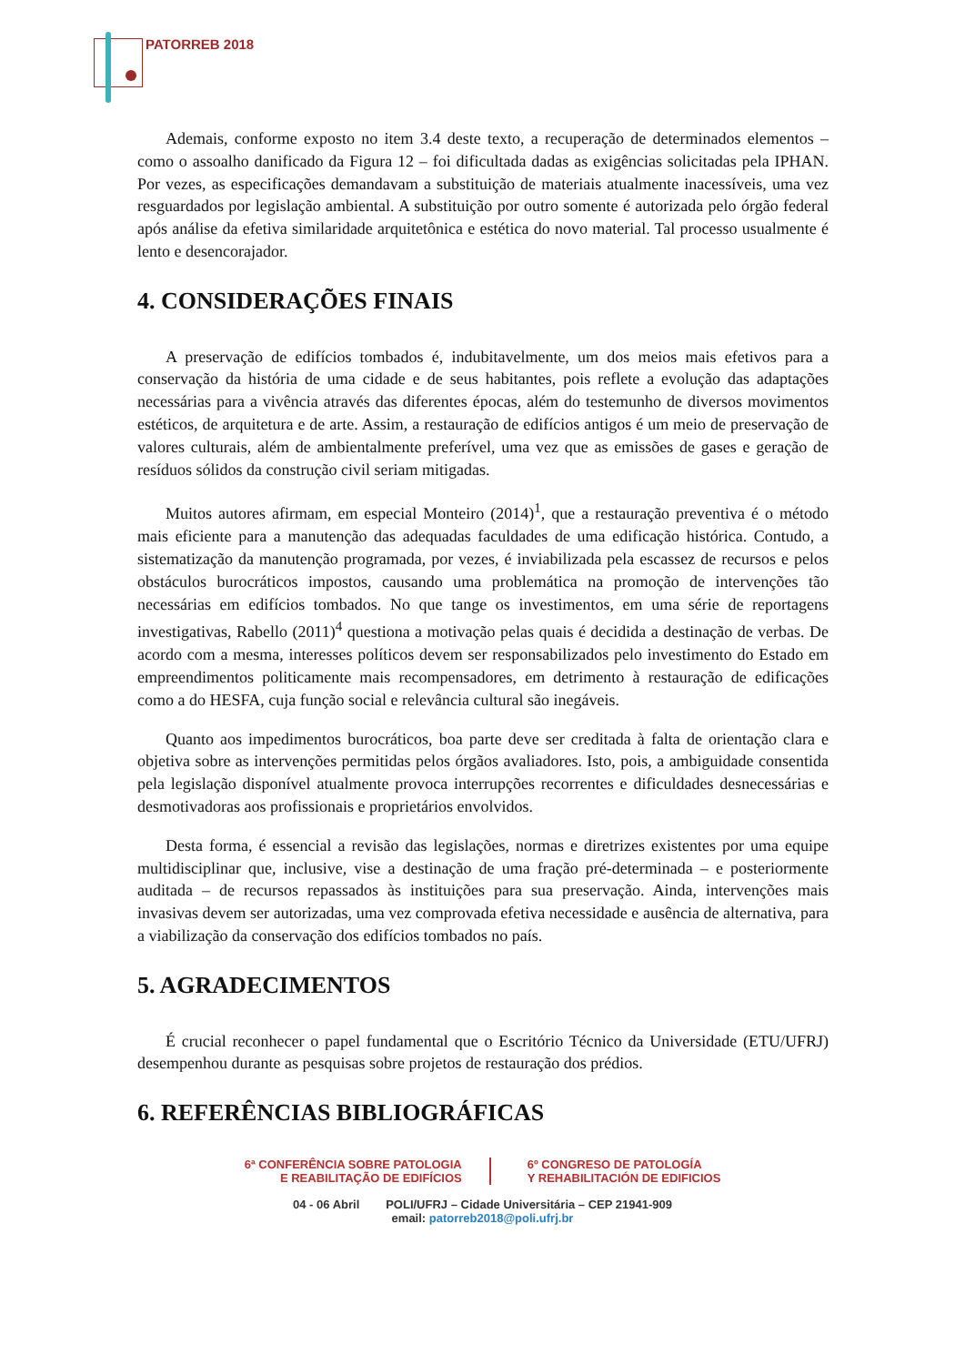PATORREB 2018
Ademais, conforme exposto no item 3.4 deste texto, a recuperação de determinados elementos – como o assoalho danificado da Figura 12 – foi dificultada dadas as exigências solicitadas pela IPHAN. Por vezes, as especificações demandavam a substituição de materiais atualmente inacessíveis, uma vez resguardados por legislação ambiental. A substituição por outro somente é autorizada pelo órgão federal após análise da efetiva similaridade arquitetônica e estética do novo material. Tal processo usualmente é lento e desencorajador.
4. CONSIDERAÇÕES FINAIS
A preservação de edifícios tombados é, indubitavelmente, um dos meios mais efetivos para a conservação da história de uma cidade e de seus habitantes, pois reflete a evolução das adaptações necessárias para a vivência através das diferentes épocas, além do testemunho de diversos movimentos estéticos, de arquitetura e de arte. Assim, a restauração de edifícios antigos é um meio de preservação de valores culturais, além de ambientalmente preferível, uma vez que as emissões de gases e geração de resíduos sólidos da construção civil seriam mitigadas.
Muitos autores afirmam, em especial Monteiro (2014)<sup>1</sup>, que a restauração preventiva é o método mais eficiente para a manutenção das adequadas faculdades de uma edificação histórica. Contudo, a sistematização da manutenção programada, por vezes, é inviabilizada pela escassez de recursos e pelos obstáculos burocráticos impostos, causando uma problemática na promoção de intervenções tão necessárias em edifícios tombados. No que tange os investimentos, em uma série de reportagens investigativas, Rabello (2011)<sup>4</sup> questiona a motivação pelas quais é decidida a destinação de verbas. De acordo com a mesma, interesses políticos devem ser responsabilizados pelo investimento do Estado em empreendimentos politicamente mais recompensadores, em detrimento à restauração de edificações como a do HESFA, cuja função social e relevância cultural são inegáveis.
Quanto aos impedimentos burocráticos, boa parte deve ser creditada à falta de orientação clara e objetiva sobre as intervenções permitidas pelos órgãos avaliadores. Isto, pois, a ambiguidade consentida pela legislação disponível atualmente provoca interrupções recorrentes e dificuldades desnecessárias e desmotivadoras aos profissionais e proprietários envolvidos.
Desta forma, é essencial a revisão das legislações, normas e diretrizes existentes por uma equipe multidisciplinar que, inclusive, vise a destinação de uma fração pré-determinada – e posteriormente auditada – de recursos repassados às instituições para sua preservação. Ainda, intervenções mais invasivas devem ser autorizadas, uma vez comprovada efetiva necessidade e ausência de alternativa, para a viabilização da conservação dos edifícios tombados no país.
5. AGRADECIMENTOS
É crucial reconhecer o papel fundamental que o Escritório Técnico da Universidade (ETU/UFRJ) desempenhou durante as pesquisas sobre projetos de restauração dos prédios.
6. REFERÊNCIAS BIBLIOGRÁFICAS
6ª CONFERÊNCIA SOBRE PATOLOGIA
E REABILITAÇÃO DE EDIFÍCIOS
6º CONGRESO DE PATOLOGÍA
Y REHABILITACIÓN DE EDIFICIOS
04 - 06 Abril POLI/UFRJ – Cidade Universitária – CEP 21941-909
email: patorreb2018@poli.ufrj.br